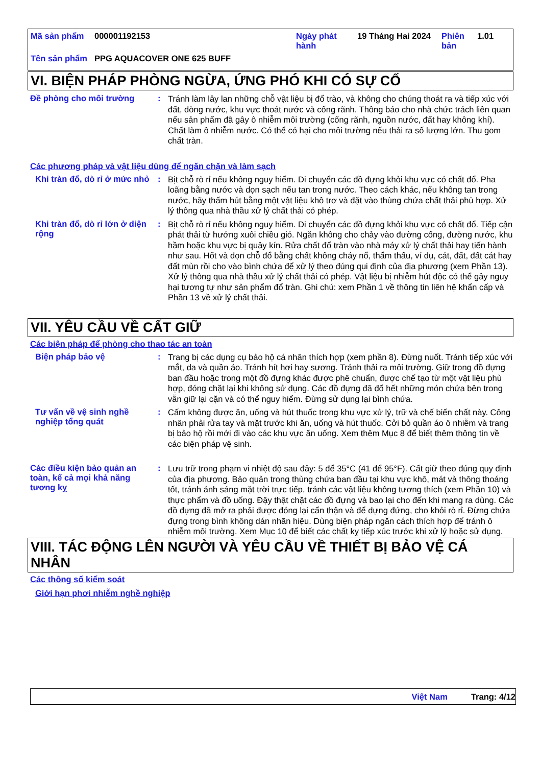| Mã sản phẩm | 000001192153 | Ngày phát hành | 19 Tháng Hai 2024 | Phiên bản | 1.01 |
| Tên sản phẩm | PPG AQUACOVER ONE 625 BUFF | | | | |
VI. BIỆN PHÁP PHÒNG NGỪA, ỨNG PHÓ KHI CÓ SỰ CỐ
Đề phòng cho môi trường :
Tránh làm lây lan những chỗ vật liệu bị đổ trào, và không cho chúng thoát ra và tiếp xúc với đất, dòng nước, khu vực thoát nước và cống rãnh. Thông báo cho nhà chức trách liên quan nếu sản phẩm đã gây ô nhiễm môi trường (cống rãnh, nguồn nước, đất hay không khí). Chất làm ô nhiễm nước. Có thể có hại cho môi trường nếu thải ra số lượng lớn. Thu gom chất tràn.
Các phương pháp và vật liệu dùng để ngăn chặn và làm sạch
Khi tràn đổ, dò rỉ ở mức nhỏ
:
Bịt chỗ rò rỉ nếu không nguy hiểm. Di chuyển các đồ đựng khỏi khu vực có chất đổ. Pha loãng bằng nước và dọn sạch nếu tan trong nước. Theo cách khác, nếu không tan trong nước, hãy thấm hút bằng một vật liệu khô trơ và đặt vào thùng chứa chất thải phù hợp. Xử lý thông qua nhà thầu xử lý chất thải có phép.
Khi tràn đổ, dò rỉ lớn ở diện rộng
:
Bịt chỗ rò rỉ nếu không nguy hiểm. Di chuyển các đồ đựng khỏi khu vực có chất đổ. Tiếp cận phát thải từ hướng xuôi chiều gió. Ngăn không cho chảy vào đường cống, đường nước, khu hầm hoặc khu vực bị quây kín. Rửa chất đổ tràn vào nhà máy xử lý chất thải hay tiến hành như sau. Hốt và dọn chỗ đổ bằng chất không cháy nổ, thẩm thấu, ví dụ, cát, đất, đất cát hay đất mùn rồi cho vào bình chứa để xử lý theo đúng qui định của địa phương (xem Phần 13). Xử lý thông qua nhà thầu xử lý chất thải có phép. Vật liệu bị nhiễm hút độc có thể gây nguy hại tương tự như sản phẩm đổ tràn. Ghi chú: xem Phần 1 về thông tin liên hệ khẩn cấp và Phần 13 về xử lý chất thải.
VII. YÊU CẦU VỀ CẤT GIỮ
Các biện pháp để phòng cho thao tác an toàn
Biện pháp bảo vệ :
Trang bị các dụng cụ bảo hộ cá nhân thích hợp (xem phần 8). Đừng nuốt. Tránh tiếp xúc với mắt, da và quần áo. Tránh hít hơi hay sương. Tránh thải ra môi trường. Giữ trong đồ đựng ban đầu hoặc trong một đồ đựng khác được phê chuẩn, được chế tạo từ một vật liệu phù hợp, đóng chặt lại khi không sử dụng. Các đồ đựng đã đổ hết những món chứa bên trong vẫn giữ lại cặn và có thể nguy hiểm. Đừng sử dụng lại bình chứa.
Tư vấn về vệ sinh nghề nghiệp tổng quát
:
Cấm không được ăn, uống và hút thuốc trong khu vực xử lý, trữ và chế biến chất này. Công nhân phải rửa tay và mặt trước khi ăn, uống và hút thuốc. Cởi bỏ quần áo ô nhiễm và trang bị bảo hộ rồi mới đi vào các khu vực ăn uống. Xem thêm Mục 8 để biết thêm thông tin về các biện pháp vệ sinh.
Các điều kiện bảo quản an toàn, kể cả mọi khả năng tương kỵ
:
Lưu trữ trong phạm vi nhiệt độ sau đây: 5 để 35°C (41 để 95°F). Cất giữ theo đúng quy định của địa phương. Bảo quản trong thùng chứa ban đầu tại khu vực khô, mát và thông thoáng tốt, tránh ánh sáng mặt trời trực tiếp, tránh các vật liệu không tương thích (xem Phần 10) và thực phẩm và đồ uống. Đậy thật chặt các đồ đựng và bao lại cho đến khi mang ra dùng. Các đồ đựng đã mở ra phải được đóng lại cẩn thận và để dựng đứng, cho khỏi rò rỉ. Đừng chứa đựng trong bình không dán nhãn hiệu. Dùng biện pháp ngăn cách thích hợp để tránh ô nhiễm môi trường. Xem Mục 10 để biết các chất kỵ tiếp xúc trước khi xử lý hoặc sử dụng.
VIII. TÁC ĐỘNG LÊN NGƯỜI VÀ YÊU CẦU VỀ THIẾT BỊ BẢO VỆ CÁ NHÂN
Các thông số kiểm soát
Giới hạn phơi nhiễm nghề nghiệp
Việt Nam Trang: 4/12